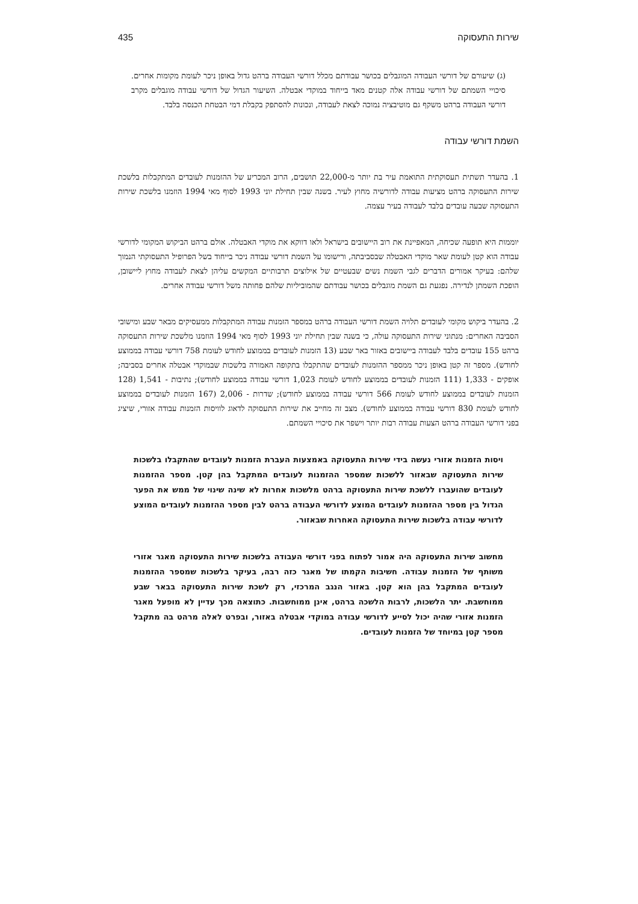שירות התעסוקה 435
(ג) שיעורם של דורשי העבודה המוגבלים בכושר עבודתם מכלל דורשי העבודה ברהט גדול באופן ניכר לעומת מקומות אחרים. סיכויי השמתם של דורשי עבודה אלה קטנים מאד בייחוד במוקדי אבטלה. השיעור הגדול של דורשי עבודה מוגבלים מקרב דורשי העבודה ברהט משקף גם מוטיבציה נמוכה לצאת לעבודה, ונכונות להסתפק בקבלת דמי הבטחת הכנסה בלבד.
השמת דורשי עבודה
1. בהעדר תשתית תעסוקתית התואמת עיר בת יותר מ-22,000 תושבים, הרוב המכריע של ההזמנות לעובדים המתקבלות בלשכת שירות התעסוקה ברהט מציעות עבודה לדורשיה מחוץ לעיר. בשנה שבין תחילת יוני 1993 לסוף מאי 1994 הוזמנו בלשכת שירות התעסוקה שבעה עובדים בלבד לעבודה בעיר עצמה.
יוממות היא תופעה שכיחה, המאפיינת את רוב היישובים בישראל ולאו דווקא את מוקדי האבטלה. אולם ברהט הביקוש המקומי לדורשי עבודה הוא קטן לעומת שאר מוקדי האבטלה שבסביבתה, ורישומו על השמת דורשי עבודה ניכר בייחוד בשל הפרופיל התעסוקתי הנמוך שלהם: בעיקר אמורים הדברים לגבי השמת נשים שבעטיים של אילוצים תרבותיים המקשים עליהן לצאת לעבודה מחוץ ליישובן, הופכת השמתן לנדירה. נפגעת גם השמת מוגבלים בכושר עבודתם שהמוביליות שלהם פחותה משל דורשי עבודה אחרים.
2. בהעדר ביקוש מקומי לעובדים תלויה השמת דורשי העבודה ברהט במספר הזמנות עבודה המתקבלות ממעסיקים מבאר שבע ומישובי הסביבה האחרים: מנתוני שירות התעסוקה עולה, כי בשנה שבין תחילת יוני 1993 לסוף מאי 1994 הוזמנו מלשכת שירות התעסוקה ברהט 155 עובדים בלבד לעבודה ביישובים באזור באר שבע (13 הזמנות לעובדים בממוצע לחודש לעומת 758 דורשי עבודה בממוצע לחודש). מספר זה קטן באופן ניכר ממספר ההזמנות לעובדים שהתקבלו בתקופה האמורה בלשכות שבמוקדי אבטלה אחרים בסביבה; אופקים - 1,333 (111 הזמנות לעובדים בממוצע לחודש לעומת 1,023 דורשי עבודה בממוצע לחודש); נתיבות - 1,541 (128 הזמנות לעובדים בממוצע לחודש לעומת 566 דורשי עבודה בממוצע לחודש); שדרות - 2,006 (167 הזמנות לעובדים בממוצע לחודש לעומת 830 דורשי עבודה בממוצע לחודש). מצב זה מחייב את שירות התעסוקה לדאוג לוויסות הזמנות עבודה אזורי, שיציג בפני דורשי העבודה ברהט הצעות עבודה רבות יותר וישפר את סיכויי השמתם.
ויסות הזמנות אזורי נעשה בידי שירות התעסוקה באמצעות העברת הזמנות לעובדים שהתקבלו בלשכות שירות התעסוקה שבאזור ללשכות שמספר ההזמנות לעובדים המתקבל בהן קטן. מספר ההזמנות לעובדים שהועברו ללשכת שירות התעסוקה ברהט מלשכות אחרות לא שינה שינוי של ממש את הפער הגדול בין מספר ההזמנות לעובדים המוצע לדורשי העבודה ברהט לבין מספר ההזמנות לעובדים המוצע לדורשי עבודה בלשכות שירות התעסוקה האחרות שבאזור.
מחשוב שירות התעסוקה היה אמור לפתוח בפני דורשי העבודה בלשכות שירות התעסוקה מאגר אזורי משותף של הזמנות עבודה. חשיבות הקמתו של מאגר כזה רבה, בעיקר בלשכות שמספר ההזמנות לעובדים המתקבל בהן הוא קטן. באזור הנגב המרכזי, רק לשכת שירות התעסוקה בבאר שבע ממוחשבת. יתר הלשכות, לרבות הלשכה ברהט, אינן ממוחשבות. כתוצאה מכך עדיין לא מופעל מאגר הזמנות אזורי שהיה יכול לסייע לדורשי עבודה במוקדי אבטלה באזור, ובפרט לאלה מרהט בה מתקבל מספר קטן במיוחד של הזמנות לעובדים.